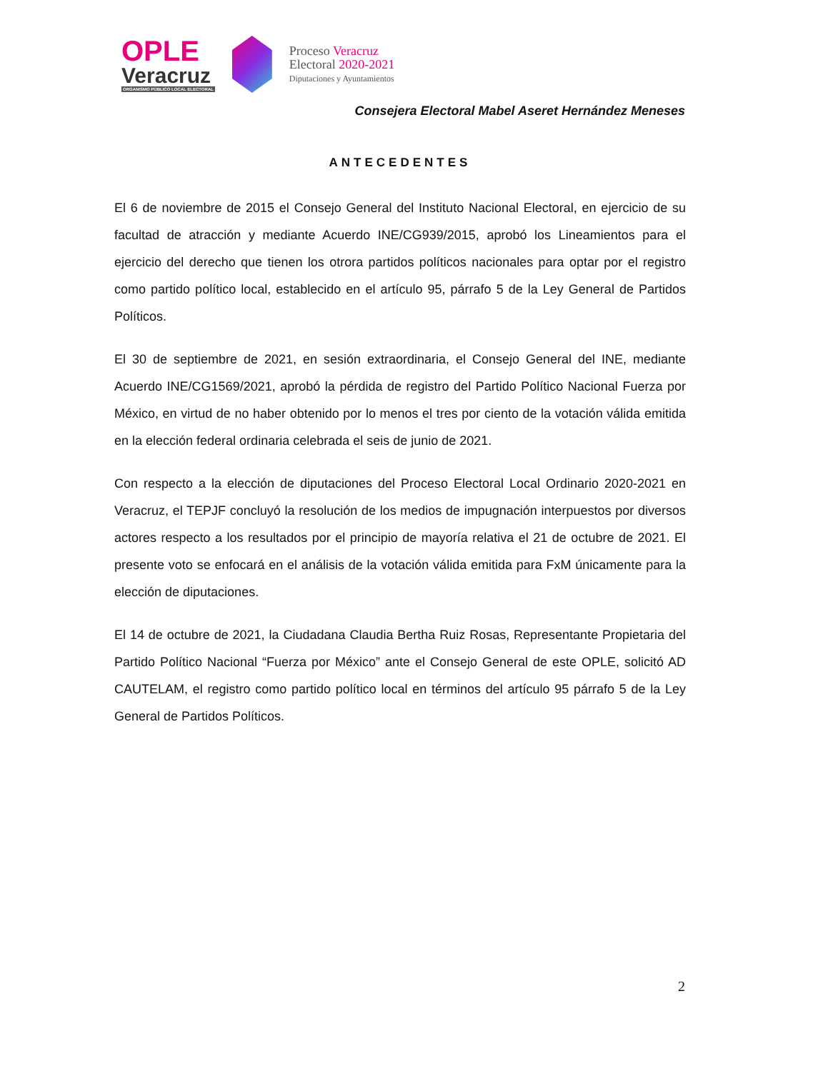OPLE
Veracruz
ORGANISMO PÚBLICO LOCAL ELECTORAL
Proceso Veracruz
Electoral 2020-2021
Diputaciones y Ayuntamientos
Consejera Electoral Mabel Aseret Hernández Meneses
ANTECEDENTES
El 6 de noviembre de 2015 el Consejo General del Instituto Nacional Electoral, en ejercicio de su facultad de atracción y mediante Acuerdo INE/CG939/2015, aprobó los Lineamientos para el ejercicio del derecho que tienen los otrora partidos políticos nacionales para optar por el registro como partido político local, establecido en el artículo 95, párrafo 5 de la Ley General de Partidos Políticos.
El 30 de septiembre de 2021, en sesión extraordinaria, el Consejo General del INE, mediante Acuerdo INE/CG1569/2021, aprobó la pérdida de registro del Partido Político Nacional Fuerza por México, en virtud de no haber obtenido por lo menos el tres por ciento de la votación válida emitida en la elección federal ordinaria celebrada el seis de junio de 2021.
Con respecto a la elección de diputaciones del Proceso Electoral Local Ordinario 2020-2021 en Veracruz, el TEPJF concluyó la resolución de los medios de impugnación interpuestos por diversos actores respecto a los resultados por el principio de mayoría relativa el 21 de octubre de 2021. El presente voto se enfocará en el análisis de la votación válida emitida para FxM únicamente para la elección de diputaciones.
El 14 de octubre de 2021, la Ciudadana Claudia Bertha Ruiz Rosas, Representante Propietaria del Partido Político Nacional “Fuerza por México” ante el Consejo General de este OPLE, solicitó AD CAUTELAM, el registro como partido político local en términos del artículo 95 párrafo 5 de la Ley General de Partidos Políticos.
2